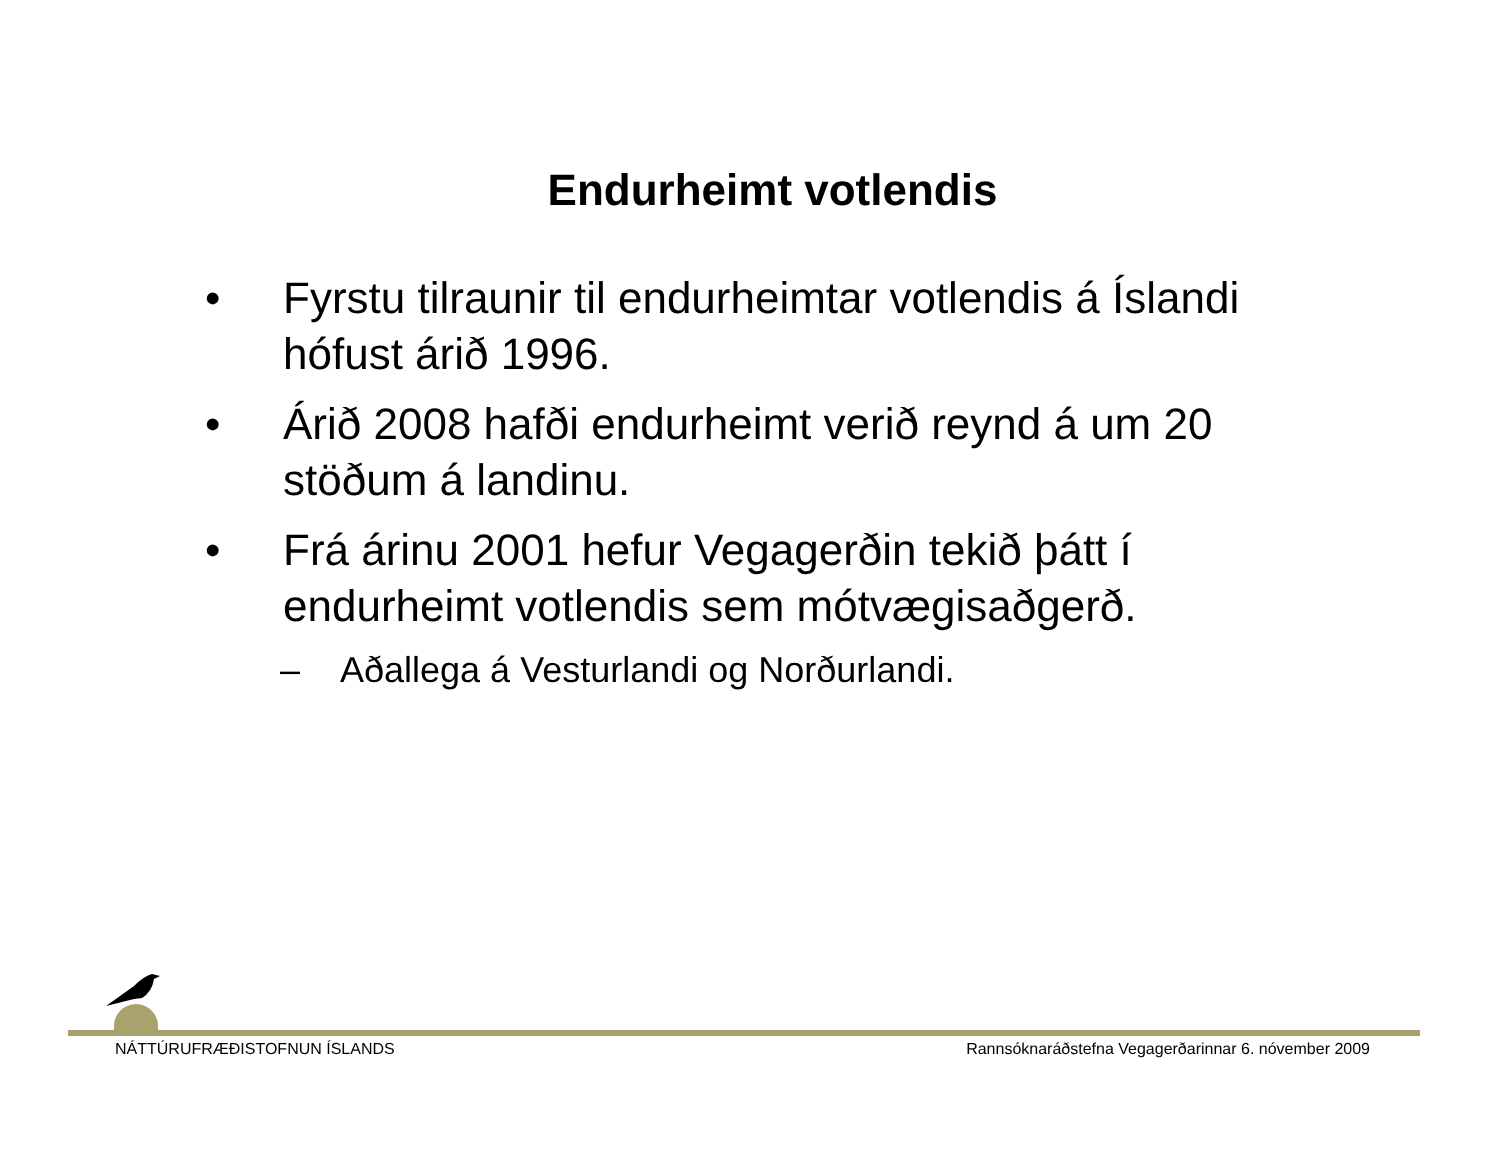Endurheimt votlendis
• Fyrstu tilraunir til endurheimtar votlendis á Íslandi hófust árið 1996.
• Árið 2008 hafði endurheimt verið reynd á um 20 stöðum á landinu.
• Frá árinu 2001 hefur Vegagerðin tekið þátt í endurheimt votlendis sem mótvægisaðgerð.
– Aðallega á Vesturlandi og Norðurlandi.
NÁTTÚRUFRÆÐISTOFNUN ÍSLANDS Rannsóknaráðstefna Vegagerðarinnar 6. nóvember 2009